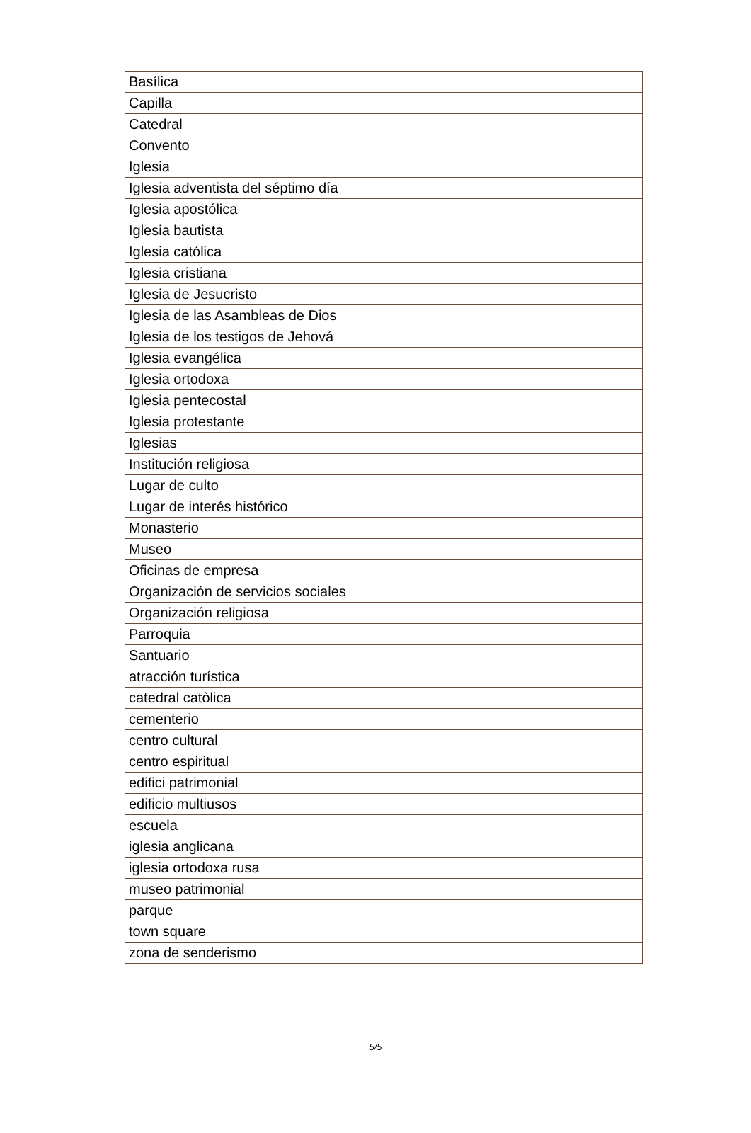| Basílica |
| Capilla |
| Catedral |
| Convento |
| Iglesia |
| Iglesia adventista del séptimo día |
| Iglesia apostólica |
| Iglesia bautista |
| Iglesia católica |
| Iglesia cristiana |
| Iglesia de Jesucristo |
| Iglesia de las Asambleas de Dios |
| Iglesia de los testigos de Jehová |
| Iglesia evangélica |
| Iglesia ortodoxa |
| Iglesia pentecostal |
| Iglesia protestante |
| Iglesias |
| Institución religiosa |
| Lugar de culto |
| Lugar de interés histórico |
| Monasterio |
| Museo |
| Oficinas de empresa |
| Organización de servicios sociales |
| Organización religiosa |
| Parroquia |
| Santuario |
| atracción turística |
| catedral catòlica |
| cementerio |
| centro cultural |
| centro espiritual |
| edifici patrimonial |
| edificio multiusos |
| escuela |
| iglesia anglicana |
| iglesia ortodoxa rusa |
| museo patrimonial |
| parque |
| town square |
| zona de senderismo |
5/5